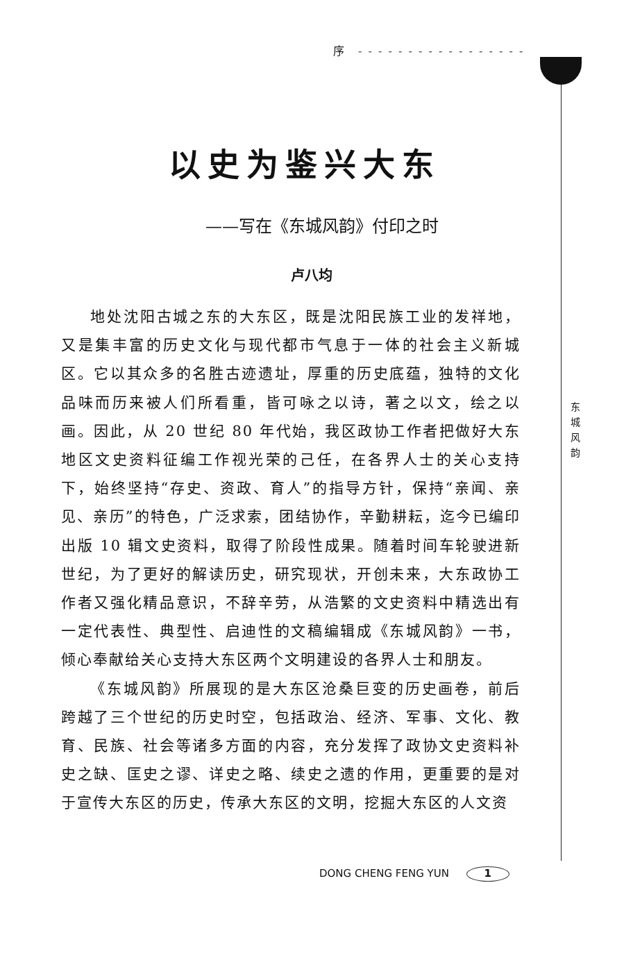序 - - - - - - - - - - - - - - - - -
以史为鉴兴大东
——写在《东城风韵》付印之时
卢八均
地处沈阳古城之东的大东区，既是沈阳民族工业的发祥地，又是集丰富的历史文化与现代都市气息于一体的社会主义新城区。它以其众多的名胜古迹遗址，厚重的历史底蕴，独特的文化品味而历来被人们所看重，皆可咏之以诗，著之以文，绘之以画。因此，从 20 世纪 80 年代始，我区政协工作者把做好大东地区文史资料征编工作视光荣的己任，在各界人士的关心支持下，始终坚持“存史、资政、育人”的指导方针，保持“亲闻、亲见、亲历”的特色，广泛求索，团结协作，辛勤耕耘，迄今已编印出版 10 辑文史资料，取得了阶段性成果。随着时间车轮驶进新世纪，为了更好的解读历史，研究现状，开创未来，大东政协工作者又强化精品意识，不辞辛劳，从浩繁的文史资料中精选出有一定代表性、典型性、启迪性的文稿编辑成《东城风韵》一书，倾心奉献给关心支持大东区两个文明建设的各界人士和朋友。
《东城风韵》所展现的是大东区沧桑巨变的历史画卷，前后跨越了三个世纪的历史时空，包括政治、经济、军事、文化、教育、民族、社会等诸多方面的内容，充分发挥了政协文史资料补史之缺、匡史之谬、详史之略、续史之遗的作用，更重要的是对于宣传大东区的历史，传承大东区的文明，挖掘大东区的人文资
东 城 风 韵
DONG CHENG FENG YUN 1